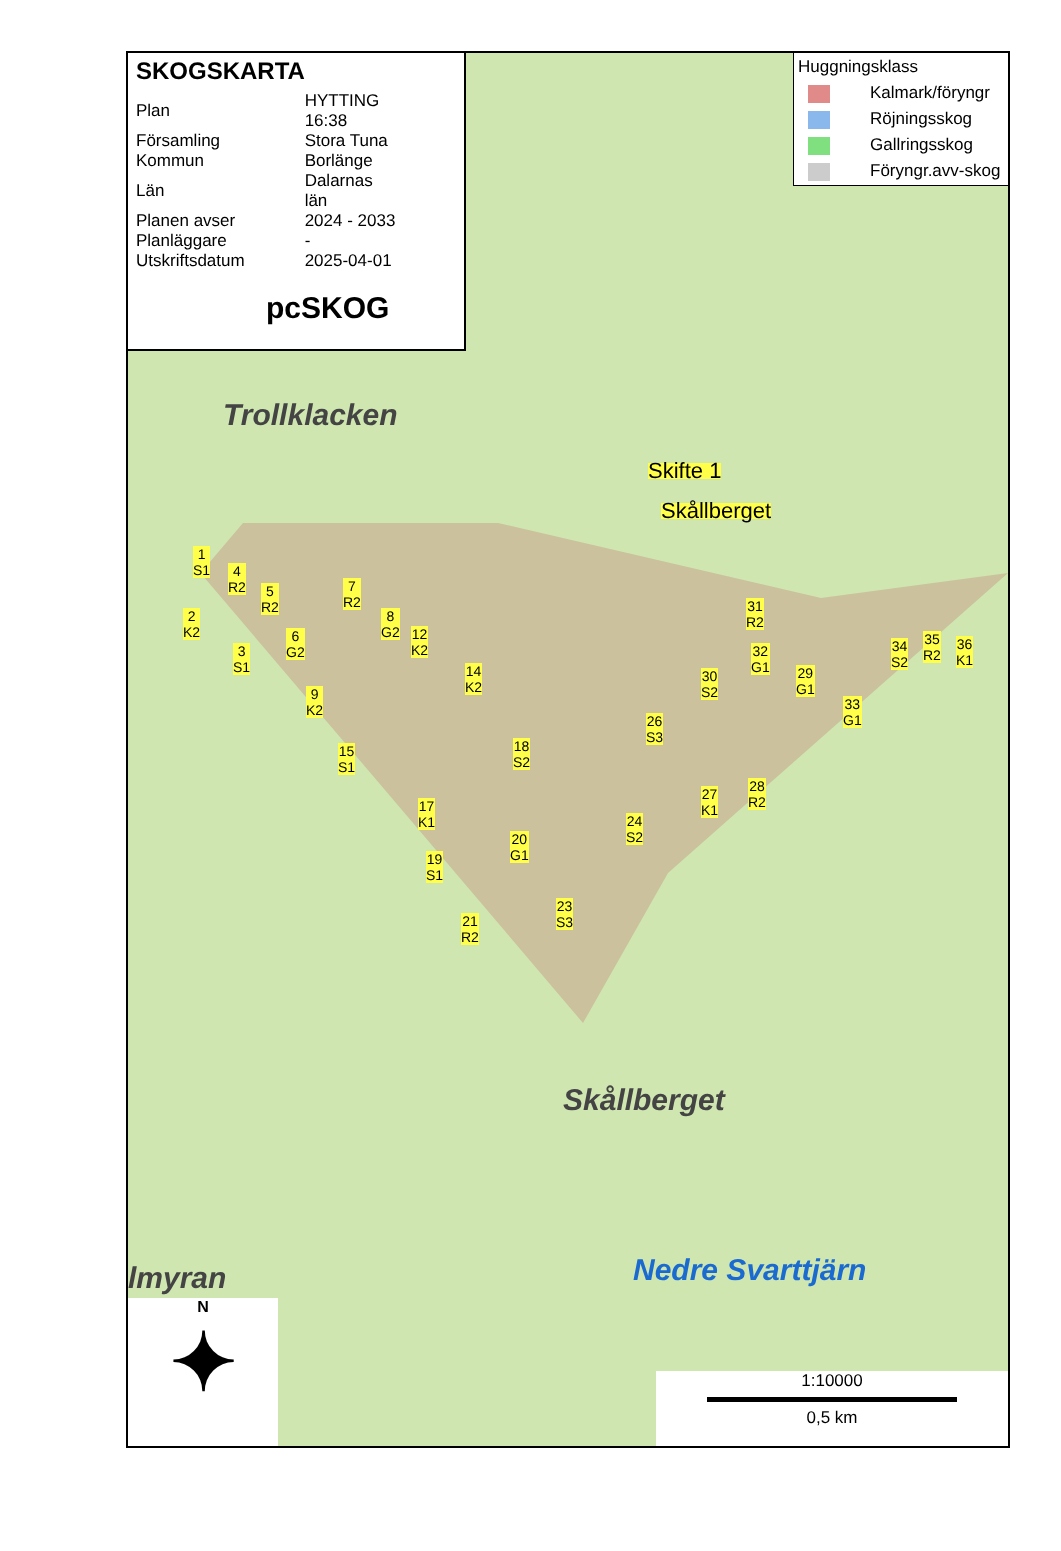SKOGSKARTA
| Plan | HYTTING 16:38 |
| Församling | Stora Tuna |
| Kommun | Borlänge |
| Län | Dalarnas län |
| Planen avser | 2024 - 2033 |
| Planläggare | - |
| Utskriftsdatum | 2025-04-01 |
pcSKOG
Huggningsklass
Kalmark/föryngr
Röjningsskog
Gallringsskog
Föryngr.avv-skog
Trollklacken
Skifte 1
Skållberget
Skållberget
Nedre Svarttjärn
lmyran
1
S1
4
R2
5
R2
2
K2
7
R2
8
G2
6
G2
3
S1
12
K2
14
K2
9
K2
15
S1
18
S2
17
K1
19
S1
20
G1
21
R2
23
S3
24
S2
27
K1
28
R2
26
S3
30
S2
31
R2
32
G1
29
G1
33
G1
34
S2
35
R2
36
K1
N
✦
1:10000
0,5 km